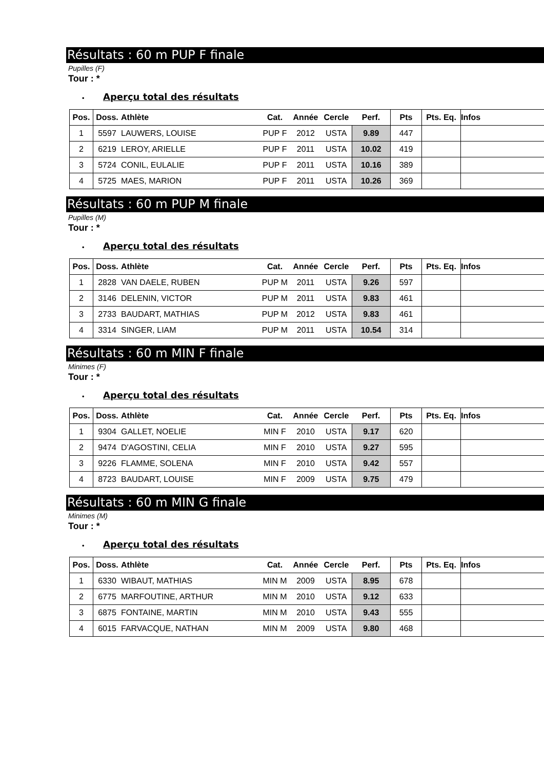Résultats : 60 m PUP F finale
Pupilles (F)
Tour : *
• Aperçu total des résultats
| Pos. | Doss. | Athlète | Cat. | Année | Cercle | Perf. | Pts | Pts. Eq. | Infos |
| --- | --- | --- | --- | --- | --- | --- | --- | --- | --- |
| 1 | 5597 | LAUWERS, LOUISE | PUP F | 2012 | USTA | 9.89 | 447 | | |
| 2 | 6219 | LEROY, ARIELLE | PUP F | 2011 | USTA | 10.02 | 419 | | |
| 3 | 5724 | CONIL, EULALIE | PUP F | 2011 | USTA | 10.16 | 389 | | |
| 4 | 5725 | MAES, MARION | PUP F | 2011 | USTA | 10.26 | 369 | | |
Résultats : 60 m PUP M finale
Pupilles (M)
Tour : *
• Aperçu total des résultats
| Pos. | Doss. | Athlète | Cat. | Année | Cercle | Perf. | Pts | Pts. Eq. | Infos |
| --- | --- | --- | --- | --- | --- | --- | --- | --- | --- |
| 1 | 2828 | VAN DAELE, RUBEN | PUP M | 2011 | USTA | 9.26 | 597 | | |
| 2 | 3146 | DELENIN, VICTOR | PUP M | 2011 | USTA | 9.83 | 461 | | |
| 3 | 2733 | BAUDART, MATHIAS | PUP M | 2012 | USTA | 9.83 | 461 | | |
| 4 | 3314 | SINGER, LIAM | PUP M | 2011 | USTA | 10.54 | 314 | | |
Résultats : 60 m MIN F finale
Minimes (F)
Tour : *
• Aperçu total des résultats
| Pos. | Doss. | Athlète | Cat. | Année | Cercle | Perf. | Pts | Pts. Eq. | Infos |
| --- | --- | --- | --- | --- | --- | --- | --- | --- | --- |
| 1 | 9304 | GALLET, NOELIE | MIN F | 2010 | USTA | 9.17 | 620 | | |
| 2 | 9474 | D'AGOSTINI, CELIA | MIN F | 2010 | USTA | 9.27 | 595 | | |
| 3 | 9226 | FLAMME, SOLENA | MIN F | 2010 | USTA | 9.42 | 557 | | |
| 4 | 8723 | BAUDART, LOUISE | MIN F | 2009 | USTA | 9.75 | 479 | | |
Résultats : 60 m MIN G finale
Minimes (M)
Tour : *
• Aperçu total des résultats
| Pos. | Doss. | Athlète | Cat. | Année | Cercle | Perf. | Pts | Pts. Eq. | Infos |
| --- | --- | --- | --- | --- | --- | --- | --- | --- | --- |
| 1 | 6330 | WIBAUT, MATHIAS | MIN M | 2009 | USTA | 8.95 | 678 | | |
| 2 | 6775 | MARFOUTINE, ARTHUR | MIN M | 2010 | USTA | 9.12 | 633 | | |
| 3 | 6875 | FONTAINE, MARTIN | MIN M | 2010 | USTA | 9.43 | 555 | | |
| 4 | 6015 | FARVACQUE, NATHAN | MIN M | 2009 | USTA | 9.80 | 468 | | |